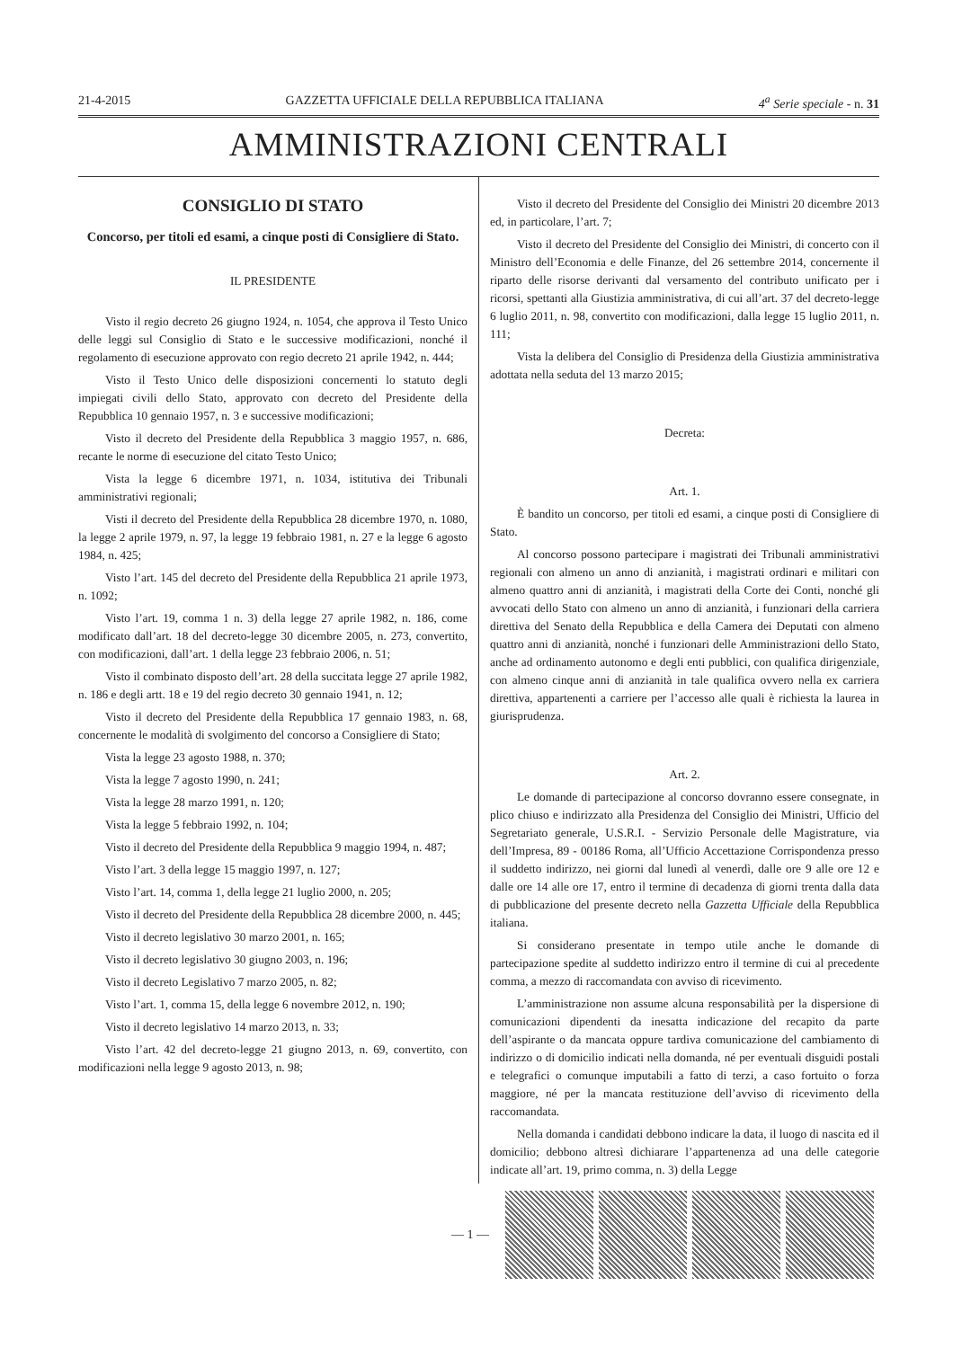21-4-2015 GAZZETTA UFFICIALE DELLA REPUBBLICA ITALIANA 4<sup>a</sup> Serie speciale - n. 31
AMMINISTRAZIONI CENTRALI
CONSIGLIO DI STATO
Concorso, per titoli ed esami, a cinque posti di Consigliere di Stato.
IL PRESIDENTE
Visto il regio decreto 26 giugno 1924, n. 1054, che approva il Testo Unico delle leggi sul Consiglio di Stato e le successive modificazioni, nonché il regolamento di esecuzione approvato con regio decreto 21 aprile 1942, n. 444;
Visto il Testo Unico delle disposizioni concernenti lo statuto degli impiegati civili dello Stato, approvato con decreto del Presidente della Repubblica 10 gennaio 1957, n. 3 e successive modificazioni;
Visto il decreto del Presidente della Repubblica 3 maggio 1957, n. 686, recante le norme di esecuzione del citato Testo Unico;
Vista la legge 6 dicembre 1971, n. 1034, istitutiva dei Tribunali amministrativi regionali;
Visti il decreto del Presidente della Repubblica 28 dicembre 1970, n. 1080, la legge 2 aprile 1979, n. 97, la legge 19 febbraio 1981, n. 27 e la legge 6 agosto 1984, n. 425;
Visto l’art. 145 del decreto del Presidente della Repubblica 21 aprile 1973, n. 1092;
Visto l’art. 19, comma 1 n. 3) della legge 27 aprile 1982, n. 186, come modificato dall’art. 18 del decreto-legge 30 dicembre 2005, n. 273, convertito, con modificazioni, dall’art. 1 della legge 23 febbraio 2006, n. 51;
Visto il combinato disposto dell’art. 28 della succitata legge 27 aprile 1982, n. 186 e degli artt. 18 e 19 del regio decreto 30 gennaio 1941, n. 12;
Visto il decreto del Presidente della Repubblica 17 gennaio 1983, n. 68, concernente le modalità di svolgimento del concorso a Consigliere di Stato;
Vista la legge 23 agosto 1988, n. 370;
Vista la legge 7 agosto 1990, n. 241;
Vista la legge 28 marzo 1991, n. 120;
Vista la legge 5 febbraio 1992, n. 104;
Visto il decreto del Presidente della Repubblica 9 maggio 1994, n. 487;
Visto l’art. 3 della legge 15 maggio 1997, n. 127;
Visto l’art. 14, comma 1, della legge 21 luglio 2000, n. 205;
Visto il decreto del Presidente della Repubblica 28 dicembre 2000, n. 445;
Visto il decreto legislativo 30 marzo 2001, n. 165;
Visto il decreto legislativo 30 giugno 2003, n. 196;
Visto il decreto Legislativo 7 marzo 2005, n. 82;
Visto l’art. 1, comma 15, della legge 6 novembre 2012, n. 190;
Visto il decreto legislativo 14 marzo 2013, n. 33;
Visto l’art. 42 del decreto-legge 21 giugno 2013, n. 69, convertito, con modificazioni nella legge 9 agosto 2013, n. 98;
Visto il decreto del Presidente del Consiglio dei Ministri 20 dicembre 2013 ed, in particolare, l’art. 7;
Visto il decreto del Presidente del Consiglio dei Ministri, di concerto con il Ministro dell’Economia e delle Finanze, del 26 settembre 2014, concernente il riparto delle risorse derivanti dal versamento del contributo unificato per i ricorsi, spettanti alla Giustizia amministrativa, di cui all’art. 37 del decreto-legge 6 luglio 2011, n. 98, convertito con modificazioni, dalla legge 15 luglio 2011, n. 111;
Vista la delibera del Consiglio di Presidenza della Giustizia amministrativa adottata nella seduta del 13 marzo 2015;
Decreta:
Art. 1.
È bandito un concorso, per titoli ed esami, a cinque posti di Consigliere di Stato.
Al concorso possono partecipare i magistrati dei Tribunali amministrativi regionali con almeno un anno di anzianità, i magistrati ordinari e militari con almeno quattro anni di anzianità, i magistrati della Corte dei Conti, nonché gli avvocati dello Stato con almeno un anno di anzianità, i funzionari della carriera direttiva del Senato della Repubblica e della Camera dei Deputati con almeno quattro anni di anzianità, nonché i funzionari delle Amministrazioni dello Stato, anche ad ordinamento autonomo e degli enti pubblici, con qualifica dirigenziale, con almeno cinque anni di anzianità in tale qualifica ovvero nella ex carriera direttiva, appartenenti a carriere per l’accesso alle quali è richiesta la laurea in giurisprudenza.
Art. 2.
Le domande di partecipazione al concorso dovranno essere consegnate, in plico chiuso e indirizzato alla Presidenza del Consiglio dei Ministri, Ufficio del Segretariato generale, U.S.R.I. - Servizio Personale delle Magistrature, via dell’Impresa, 89 - 00186 Roma, all’Ufficio Accettazione Corrispondenza presso il suddetto indirizzo, nei giorni dal lunedì al venerdì, dalle ore 9 alle ore 12 e dalle ore 14 alle ore 17, entro il termine di decadenza di giorni trenta dalla data di pubblicazione del presente decreto nella Gazzetta Ufficiale della Repubblica italiana.
Si considerano presentate in tempo utile anche le domande di partecipazione spedite al suddetto indirizzo entro il termine di cui al precedente comma, a mezzo di raccomandata con avviso di ricevimento.
L’amministrazione non assume alcuna responsabilità per la dispersione di comunicazioni dipendenti da inesatta indicazione del recapito da parte dell’aspirante o da mancata oppure tardiva comunicazione del cambiamento di indirizzo o di domicilio indicati nella domanda, né per eventuali disguidi postali e telegrafici o comunque imputabili a fatto di terzi, a caso fortuito o forza maggiore, né per la mancata restituzione dell’avviso di ricevimento della raccomandata.
Nella domanda i candidati debbono indicare la data, il luogo di nascita ed il domicilio; debbono altresì dichiarare l’appartenenza ad una delle categorie indicate all’art. 19, primo comma, n. 3) della Legge
— 1 —